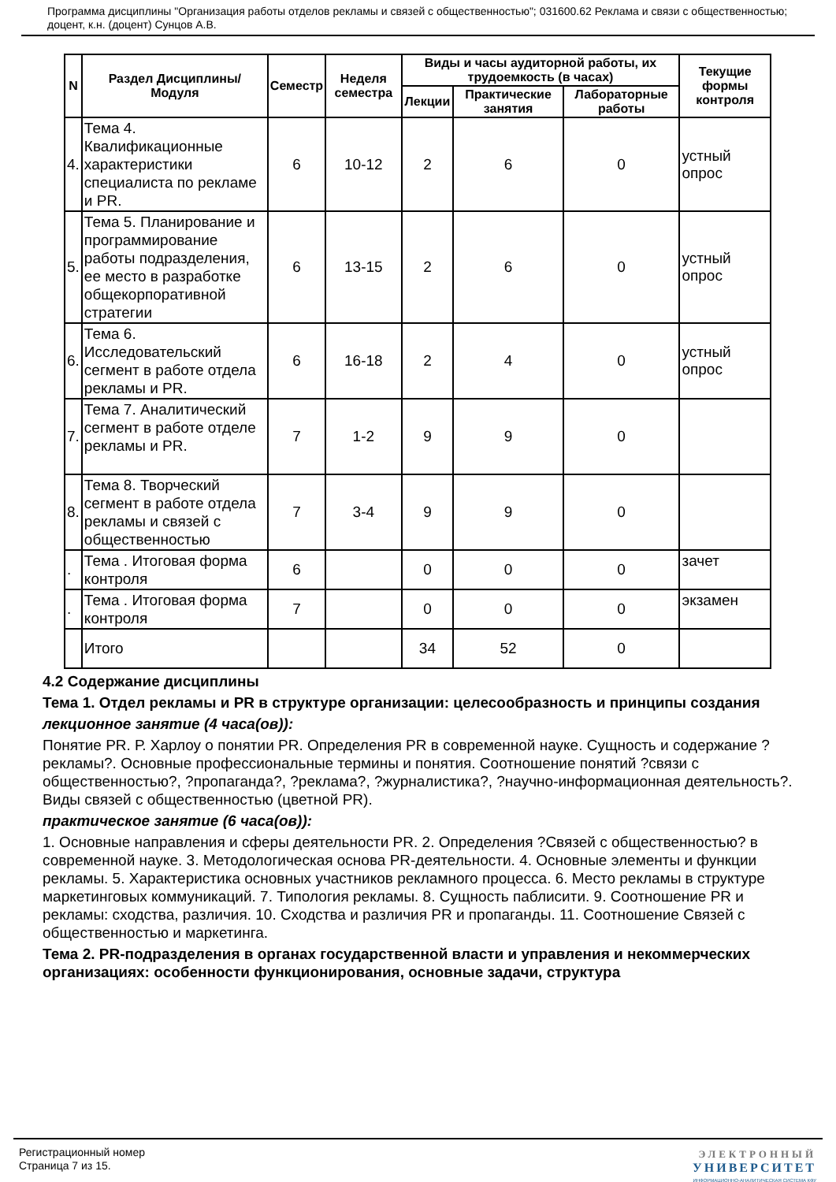Программа дисциплины "Организация работы отделов рекламы и связей с общественностью"; 031600.62 Реклама и связи с общественностью; доцент, к.н. (доцент) Сунцов А.В.
| N | Раздел Дисциплины/ Модуля | Семестр | Неделя семестра | Виды и часы аудиторной работы, их трудоемкость (в часах) | | | Текущие формы контроля |
| --- | --- | --- | --- | --- | --- | --- | --- |
| | | | | Лекции | Практические занятия | Лабораторные работы | |
| 4. | Тема 4. Квалификационные характеристики специалиста по рекламе и PR. | 6 | 10-12 | 2 | 6 | 0 | устный опрос |
| 5. | Тема 5. Планирование и программирование работы подразделения, ее место в разработке общекорпоративной стратегии | 6 | 13-15 | 2 | 6 | 0 | устный опрос |
| 6. | Тема 6. Исследовательский сегмент в работе отдела рекламы и PR. | 6 | 16-18 | 2 | 4 | 0 | устный опрос |
| 7. | Тема 7. Аналитический сегмент в работе отделе рекламы и PR. | 7 | 1-2 | 9 | 9 | 0 | |
| 8. | Тема 8. Творческий сегмент в работе отдела рекламы и связей с общественностью | 7 | 3-4 | 9 | 9 | 0 | |
| . | Тема . Итоговая форма контроля | 6 | | 0 | 0 | 0 | зачет |
| . | Тема . Итоговая форма контроля | 7 | | 0 | 0 | 0 | экзамен |
| | Итого | | | 34 | 52 | 0 | |
4.2 Содержание дисциплины
Тема 1. Отдел рекламы и PR в структуре организации: целесообразность и принципы создания
лекционное занятие (4 часа(ов)):
Понятие PR. Р. Харлоу о понятии PR. Определения PR в современной науке. Сущность и содержание ?рекламы?. Основные профессиональные термины и понятия. Соотношение понятий ?связи с общественностью?, ?пропаганда?, ?реклама?, ?журналистика?, ?научно-информационная деятельность?. Виды связей с общественностью (цветной PR).
практическое занятие (6 часа(ов)):
1. Основные направления и сферы деятельности PR. 2. Определения ?Связей с общественностью? в современной науке. 3. Методологическая основа PR-деятельности. 4. Основные элементы и функции рекламы. 5. Характеристика основных участников рекламного процесса. 6. Место рекламы в структуре маркетинговых коммуникаций. 7. Типология рекламы. 8. Сущность паблисити. 9. Соотношение PR и рекламы: сходства, различия. 10. Сходства и различия PR и пропаганды. 11. Соотношение Связей с общественностью и маркетинга.
Тема 2. PR-подразделения в органах государственной власти и управления и некоммерческих организациях: особенности функционирования, основные задачи, структура
Регистрационный номер
Страница 7 из 15.
ЭЛЕКТРОННЫЙ
УНИВЕРСИТЕТ
ИНФОРМАЦИОННО-АНАЛИТИЧЕСКАЯ СИСТЕМА КФУ